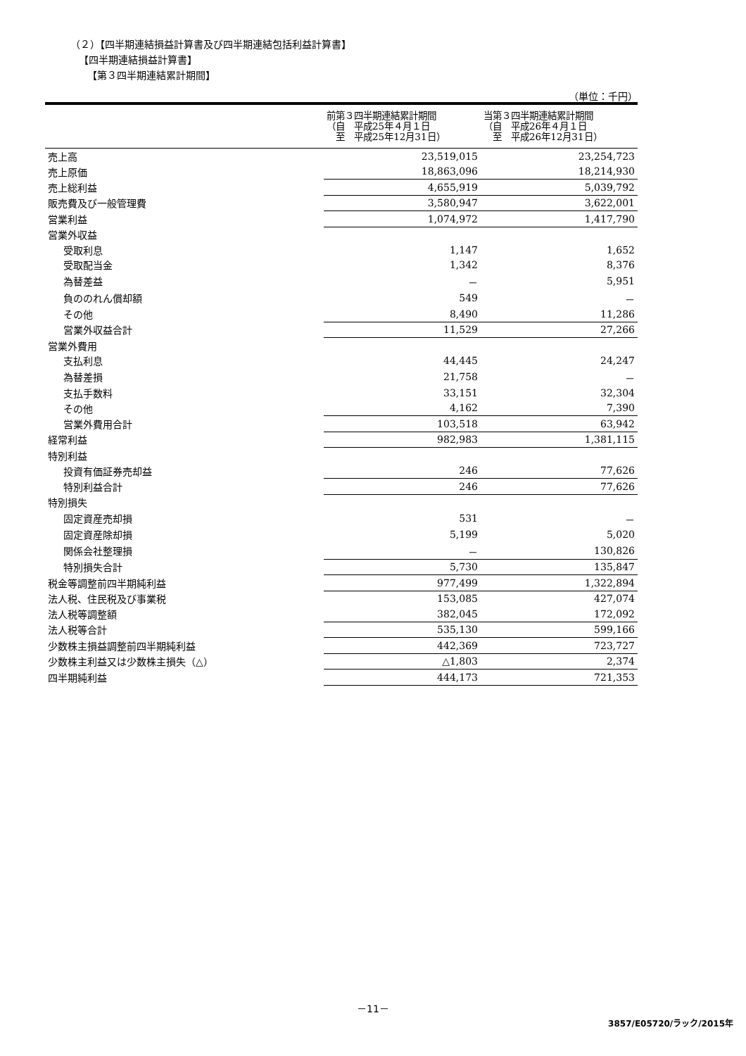（２）【四半期連結損益計算書及び四半期連結包括利益計算書】
【四半期連結損益計算書】
【第３四半期連結累計期間】
（単位：千円）
| | 前第３四半期連結累計期間 （自 平成25年４月１日 至 平成25年12月31日） | 当第３四半期連結累計期間 （自 平成26年４月１日 至 平成26年12月31日） |
| --- | --- | --- |
| 売上高 | 23,519,015 | 23,254,723 |
| 売上原価 | 18,863,096 | 18,214,930 |
| 売上総利益 | 4,655,919 | 5,039,792 |
| 販売費及び一般管理費 | 3,580,947 | 3,622,001 |
| 営業利益 | 1,074,972 | 1,417,790 |
| 営業外収益 | | |
| 受取利息 | 1,147 | 1,652 |
| 受取配当金 | 1,342 | 8,376 |
| 為替差益 | － | 5,951 |
| 負ののれん償却額 | 549 | － |
| その他 | 8,490 | 11,286 |
| 営業外収益合計 | 11,529 | 27,266 |
| 営業外費用 | | |
| 支払利息 | 44,445 | 24,247 |
| 為替差損 | 21,758 | － |
| 支払手数料 | 33,151 | 32,304 |
| その他 | 4,162 | 7,390 |
| 営業外費用合計 | 103,518 | 63,942 |
| 経常利益 | 982,983 | 1,381,115 |
| 特別利益 | | |
| 投資有価証券売却益 | 246 | 77,626 |
| 特別利益合計 | 246 | 77,626 |
| 特別損失 | | |
| 固定資産売却損 | 531 | － |
| 固定資産除却損 | 5,199 | 5,020 |
| 関係会社整理損 | － | 130,826 |
| 特別損失合計 | 5,730 | 135,847 |
| 税金等調整前四半期純利益 | 977,499 | 1,322,894 |
| 法人税、住民税及び事業税 | 153,085 | 427,074 |
| 法人税等調整額 | 382,045 | 172,092 |
| 法人税等合計 | 535,130 | 599,166 |
| 少数株主損益調整前四半期純利益 | 442,369 | 723,727 |
| 少数株主利益又は少数株主損失（△） | △1,803 | 2,374 |
| 四半期純利益 | 444,173 | 721,353 |
－11－
3857/E05720/ラック/2015年